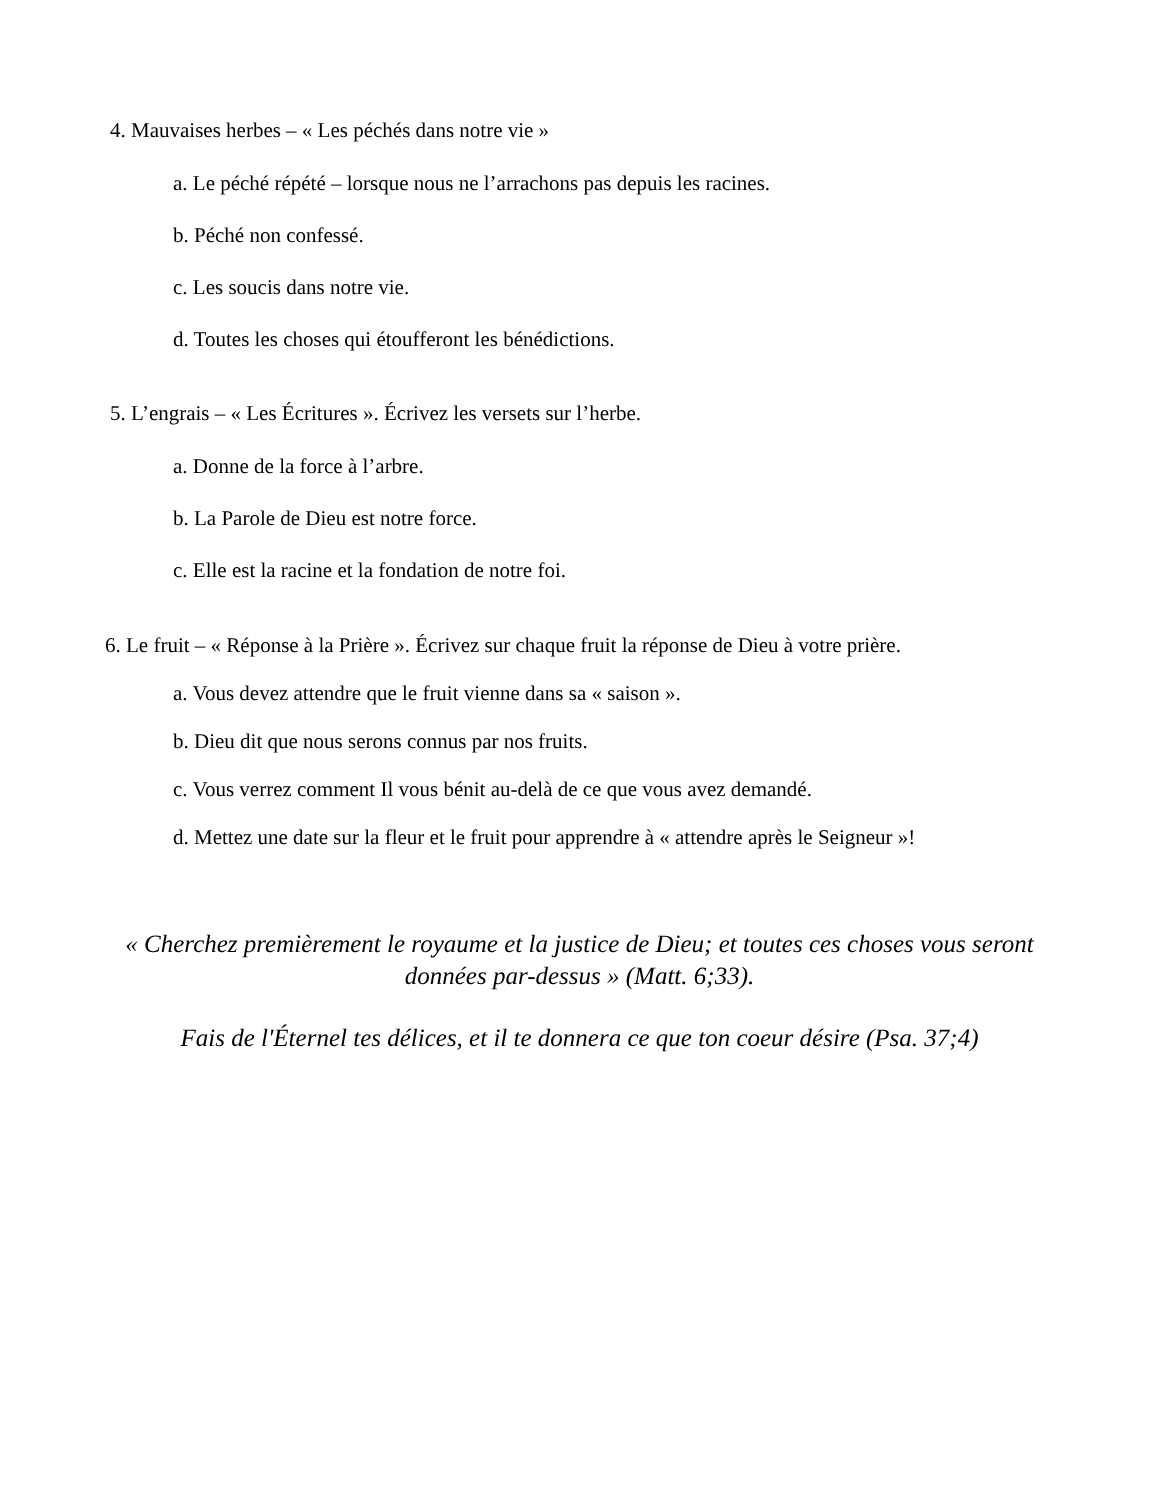4. Mauvaises herbes – « Les péchés dans notre vie »
a. Le péché répété – lorsque nous ne l’arrachons pas depuis les racines.
b. Péché non confessé.
c. Les soucis dans notre vie.
d. Toutes les choses qui étoufferont les bénédictions.
5. L’engrais – « Les Écritures ». Écrivez les versets sur l’herbe.
a. Donne de la force à l’arbre.
b. La Parole de Dieu est notre force.
c. Elle est la racine et la fondation de notre foi.
6. Le fruit – « Réponse à la Prière ». Écrivez sur chaque fruit la réponse de Dieu à votre prière.
a. Vous devez attendre que le fruit vienne dans sa « saison ».
b. Dieu dit que nous serons connus par nos fruits.
c. Vous verrez comment Il vous bénit au-delà de ce que vous avez demandé.
d. Mettez une date sur la fleur et le fruit pour apprendre à « attendre après le Seigneur »!
« Cherchez premièrement le royaume et la justice de Dieu; et toutes ces choses vous seront
données par-dessus » (Matt. 6;33).
Fais de l'Éternel tes délices, et il te donnera ce que ton coeur désire (Psa. 37;4)